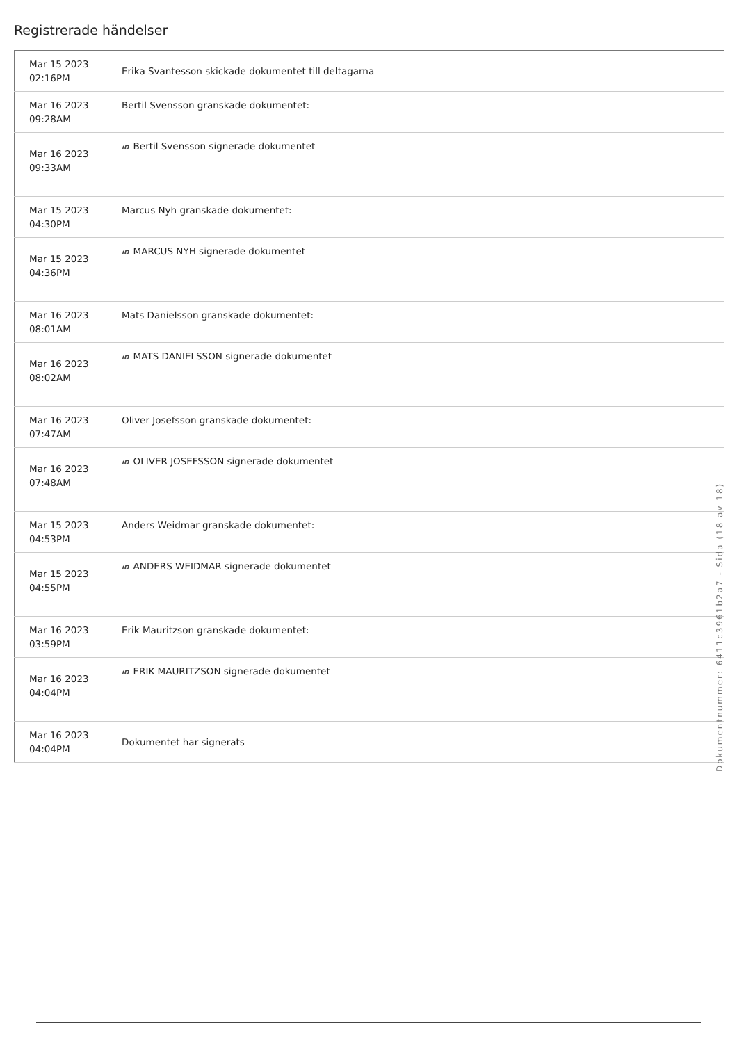Registrerade händelser
| Mar 15 2023 02:16PM | Erika Svantesson skickade dokumentet till deltagarna |
| Mar 16 2023 09:28AM | Bertil Svensson granskade dokumentet: |
| Mar 16 2023 09:33AM | iD Bertil Svensson signerade dokumentet |
| Mar 15 2023 04:30PM | Marcus Nyh granskade dokumentet: |
| Mar 15 2023 04:36PM | iD MARCUS NYH signerade dokumentet |
| Mar 16 2023 08:01AM | Mats Danielsson granskade dokumentet: |
| Mar 16 2023 08:02AM | iD MATS DANIELSSON signerade dokumentet |
| Mar 16 2023 07:47AM | Oliver Josefsson granskade dokumentet: |
| Mar 16 2023 07:48AM | iD OLIVER JOSEFSSON signerade dokumentet |
| Mar 15 2023 04:53PM | Anders Weidmar granskade dokumentet: |
| Mar 15 2023 04:55PM | iD ANDERS WEIDMAR signerade dokumentet |
| Mar 16 2023 03:59PM | Erik Mauritzson granskade dokumentet: |
| Mar 16 2023 04:04PM | iD ERIK MAURITZSON signerade dokumentet |
| Mar 16 2023 04:04PM | Dokumentet har signerats |
Dokumentnummer: 6411c3961b2a7 - Sida (18 av 18)